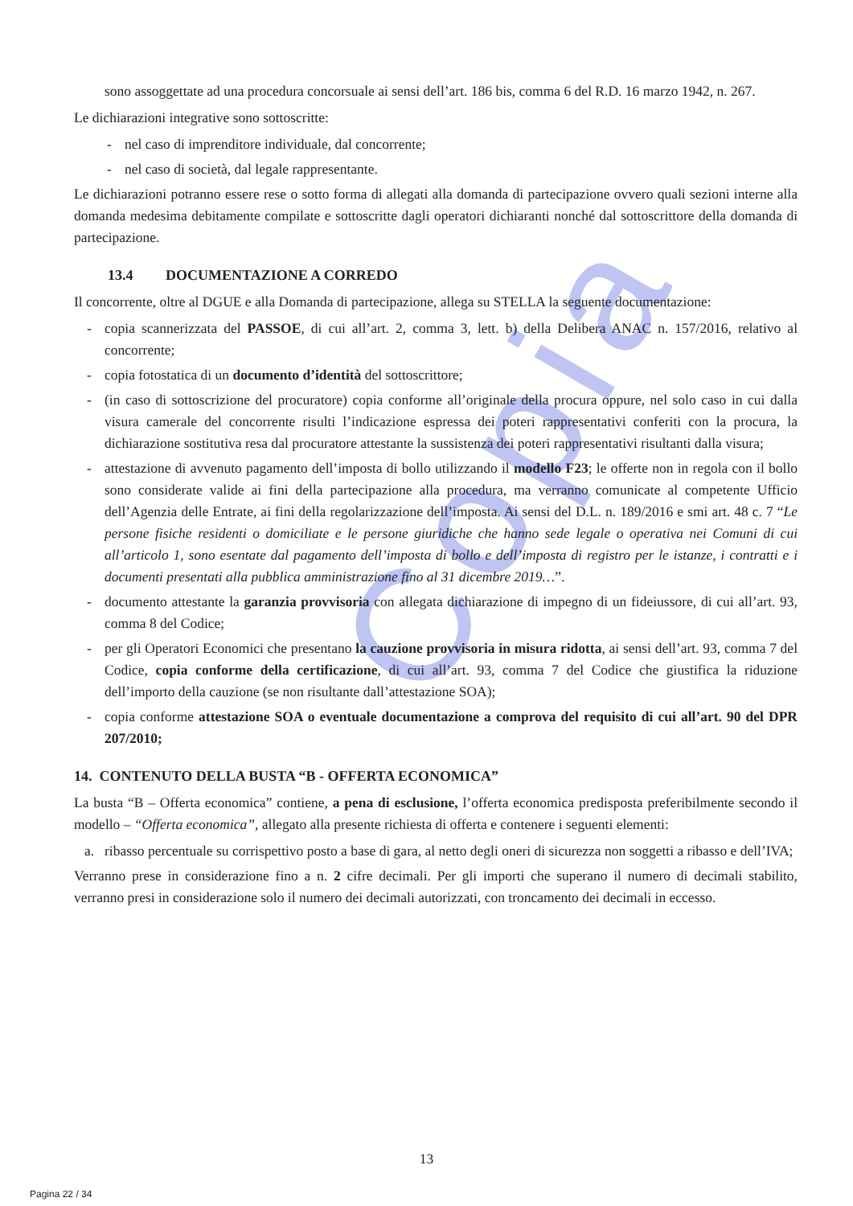Copia
sono assoggettate ad una procedura concorsuale ai sensi dell’art. 186 bis, comma 6 del R.D. 16 marzo 1942, n. 267.
Le dichiarazioni integrative sono sottoscritte:
- nel caso di imprenditore individuale, dal concorrente;
- nel caso di società, dal legale rappresentante.
Le dichiarazioni potranno essere rese o sotto forma di allegati alla domanda di partecipazione ovvero quali sezioni interne alla domanda medesima debitamente compilate e sottoscritte dagli operatori dichiaranti nonché dal sottoscrittore della domanda di partecipazione.
13.4 DOCUMENTAZIONE A CORREDO
Il concorrente, oltre al DGUE e alla Domanda di partecipazione, allega su STELLA la seguente documentazione:
- copia scannerizzata del PASSOE, di cui all’art. 2, comma 3, lett. b) della Delibera ANAC n. 157/2016, relativo al concorrente;
- copia fotostatica di un documento d’identità del sottoscrittore;
- (in caso di sottoscrizione del procuratore) copia conforme all’originale della procura oppure, nel solo caso in cui dalla visura camerale del concorrente risulti l’indicazione espressa dei poteri rappresentativi conferiti con la procura, la dichiarazione sostitutiva resa dal procuratore attestante la sussistenza dei poteri rappresentativi risultanti dalla visura;
- attestazione di avvenuto pagamento dell’imposta di bollo utilizzando il modello F23; le offerte non in regola con il bollo sono considerate valide ai fini della partecipazione alla procedura, ma verranno comunicate al competente Ufficio dell’Agenzia delle Entrate, ai fini della regolarizzazione dell’imposta. Ai sensi del D.L. n. 189/2016 e smi art. 48 c. 7 “Le persone fisiche residenti o domiciliate e le persone giuridiche che hanno sede legale o operativa nei Comuni di cui all’articolo 1, sono esentate dal pagamento dell’imposta di bollo e dell’imposta di registro per le istanze, i contratti e i documenti presentati alla pubblica amministrazione fino al 31 dicembre 2019…”.
- documento attestante la garanzia provvisoria con allegata dichiarazione di impegno di un fideiussore, di cui all’art. 93, comma 8 del Codice;
- per gli Operatori Economici che presentano la cauzione provvisoria in misura ridotta, ai sensi dell’art. 93, comma 7 del Codice, copia conforme della certificazione, di cui all’art. 93, comma 7 del Codice che giustifica la riduzione dell’importo della cauzione (se non risultante dall’attestazione SOA);
- copia conforme attestazione SOA o eventuale documentazione a comprova del requisito di cui all’art. 90 del DPR 207/2010;
14. CONTENUTO DELLA BUSTA “B - OFFERTA ECONOMICA”
La busta “B – Offerta economica” contiene, a pena di esclusione, l’offerta economica predisposta preferibilmente secondo il modello – “Offerta economica”, allegato alla presente richiesta di offerta e contenere i seguenti elementi:
a. ribasso percentuale su corrispettivo posto a base di gara, al netto degli oneri di sicurezza non soggetti a ribasso e dell’IVA;
Verranno prese in considerazione fino a n. 2 cifre decimali. Per gli importi che superano il numero di decimali stabilito, verranno presi in considerazione solo il numero dei decimali autorizzati, con troncamento dei decimali in eccesso.
13
Pagina 22 / 34